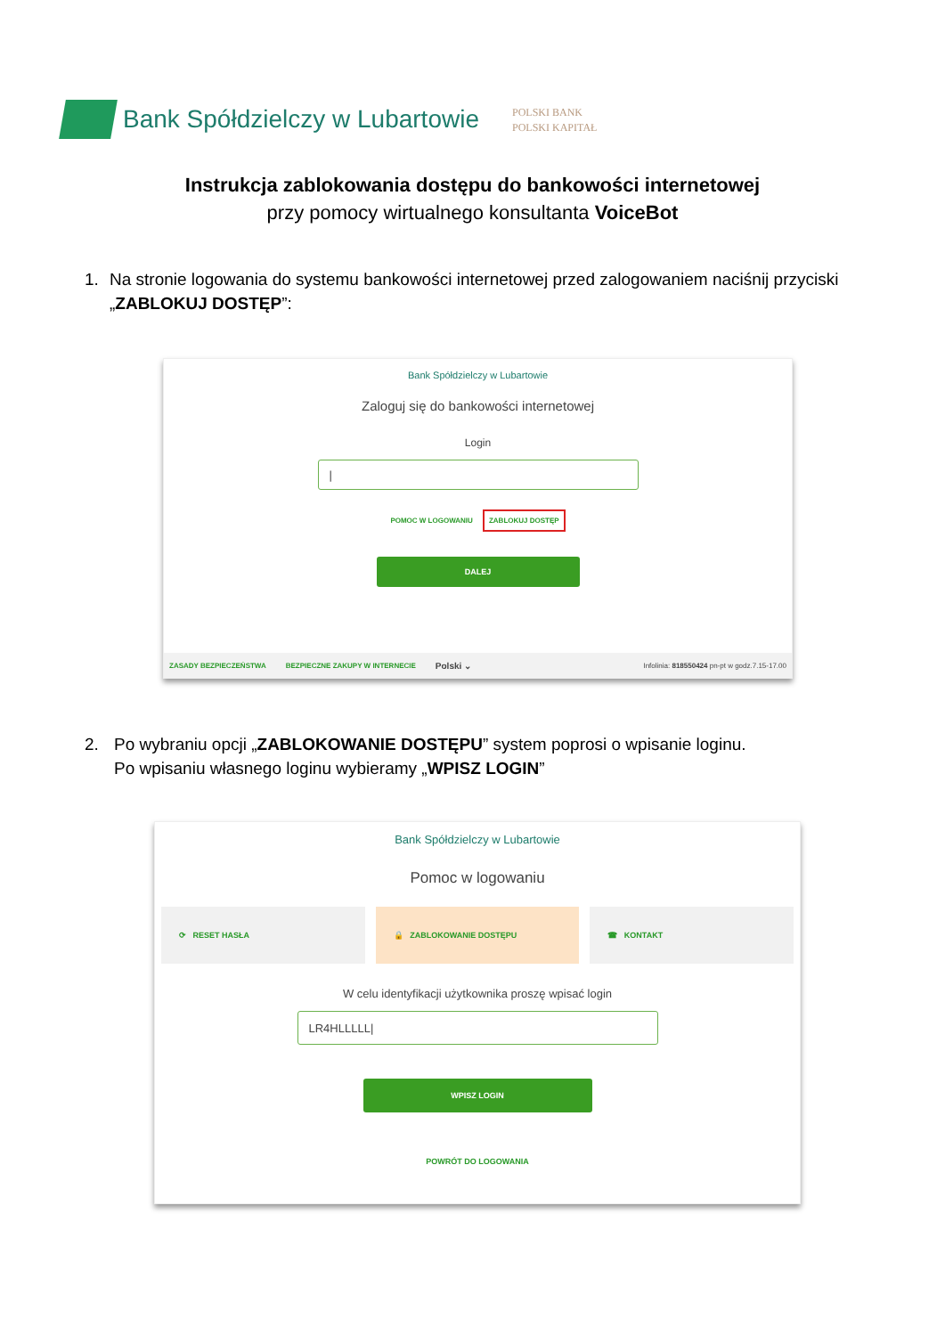Bank Spółdzielczy w Lubartowie
POLSKI BANK
POLSKI KAPITAŁ
Instrukcja zablokowania dostępu do bankowości internetowej
przy pomocy wirtualnego konsultanta VoiceBot
1. Na stronie logowania do systemu bankowości internetowej przed zalogowaniem naciśnij przyciski „ZABLOKUJ DOSTĘP”:
Bank Spółdzielczy w Lubartowie
Zaloguj się do bankowości internetowej
Login
|
POMOC W LOGOWANIU ZABLOKUJ DOSTĘP
DALEJ
ZASADY BEZPIECZEŃSTWA BEZPIECZNE ZAKUPY W INTERNECIE Polski ⌄ Infolinia: 818550424 pn-pt w godz.7.15-17.00
2. Po wybraniu opcji „ZABLOKOWANIE DOSTĘPU” system poprosi o wpisanie loginu.
Po wpisaniu własnego loginu wybieramy „WPISZ LOGIN”
Bank Spółdzielczy w Lubartowie
Pomoc w logowaniu
⟳ RESET HASŁA 🔒 ZABLOKOWANIE DOSTĘPU ☎ KONTAKT
W celu identyfikacji użytkownika proszę wpisać login
LR4HLLLLL|
WPISZ LOGIN
POWRÓT DO LOGOWANIA